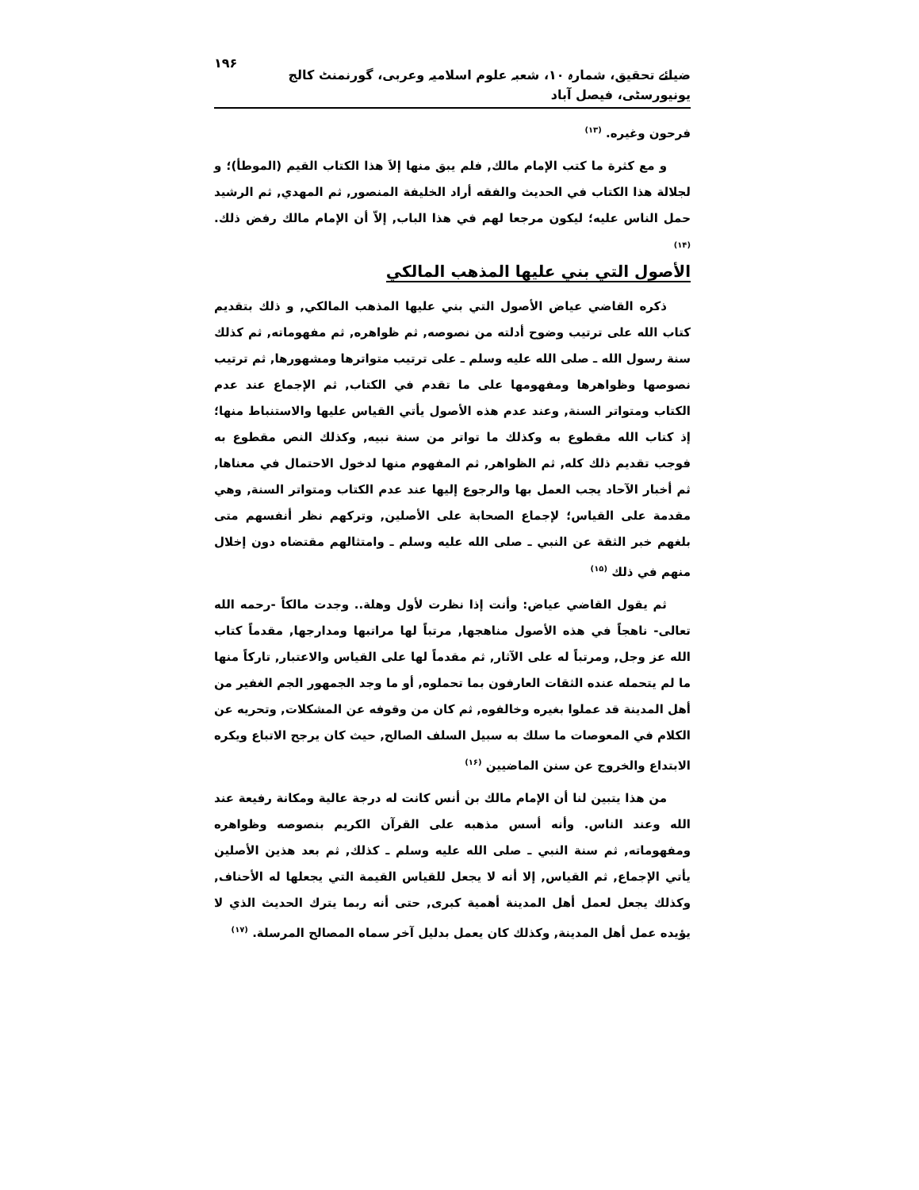ضیائے تحقیق، شمارہ ۱۰، شعبہ علوم اسلامیہ وعربی، گورنمنٹ کالج یونیورسٹی، فیصل آباد ۱۹۶
فرحون وغيره. <sup>(۱۳)</sup>
و مع كثرة ما كتب الإمام مالك, فلم يبق منها إلاَ هذا الكتاب القيم (الموطأ)؛ و لجلالة هذا الكتاب في الحديث والفقه أراد الخليفة المنصور, ثم المهدي, ثم الرشيد حمل الناس عليه؛ ليكون مرجعا لهم في هذا الباب, إلاّ أن الإمام مالك رفض ذلك. <sup>(۱۴)</sup>
الأصول التي بني عليها المذهب المالكي
ذكره القاضي عياض الأصول التي بني عليها المذهب المالكي, و ذلك بتقديم كتاب الله على ترتيب وضوح أدلته من نصوصه, ثم ظواهره, ثم مفهوماته, ثم كذلك سنة رسول الله ـ صلى الله عليه وسلم ـ على ترتيب متواترها ومشهورها, ثم ترتيب نصوصها وظواهرها ومفهومها على ما تقدم في الكتاب, ثم الإجماع عند عدم الكتاب ومتواتر السنة, وعند عدم هذه الأصول يأتي القياس عليها والاستنباط منها؛ إذ كتاب الله مقطوع به وكذلك ما تواتر من سنة نبيه, وكذلك النص مقطوع به فوجب تقديم ذلك كله, ثم الظواهر, ثم المفهوم منها لدخول الاحتمال في معناها, ثم أخبار الآحاد يجب العمل بها والرجوع إليها عند عدم الكتاب ومتواتر السنة, وهي مقدمة على القياس؛ لإجماع الصحابة على الأصلين, وتركهم نظر أنفسهم متى بلغهم خبر الثقة عن النبي ـ صلى الله عليه وسلم ـ وامتثالهم مقتضاه دون إخلال منهم في ذلك <sup>(۱۵)</sup>
ثم يقول القاضي عياض: وأنت إذا نظرت لأول وهلة.. وجدت مالكاً -رحمه الله تعالى- ناهجاً في هذه الأصول مناهجها, مرتباً لها مراتبها ومدارجها, مقدماً كتاب الله عز وجل, ومرتباً له على الآثار, ثم مقدماً لها على القياس والاعتبار, تاركاً منها ما لم يتحمله عنده الثقات العارفون بما تحملوه, أو ما وجد الجمهور الجم الغفير من أهل المدينة قد عملوا بغيره وخالفوه, ثم كان من وقوفه عن المشكلات, وتحريه عن الكلام في المعوصات ما سلك به سبيل السلف الصالح, حيث كان يرجح الاتباع ويكره الابتداع والخروج عن سنن الماضيين <sup>(۱۶)</sup>
من هذا يتبين لنا أن الإمام مالك بن أنس كانت له درجة عالية ومكانة رفيعة عند الله وعند الناس. وأنه أسس مذهبه على القرآن الكريم بنصوصه وظواهره ومفهوماته, ثم سنة النبي ـ صلى الله عليه وسلم ـ كذلك, ثم بعد هذين الأصلين يأتي الإجماع, ثم القياس, إلا أنه لا يجعل للقياس القيمة التي يجعلها له الأحناف, وكذلك يجعل لعمل أهل المدينة أهمية كبرى, حتى أنه ربما يترك الحديث الذي لا يؤيده عمل أهل المدينة, وكذلك كان يعمل بدليل آخر سماه المصالح المرسلة. <sup>(۱۷)</sup>